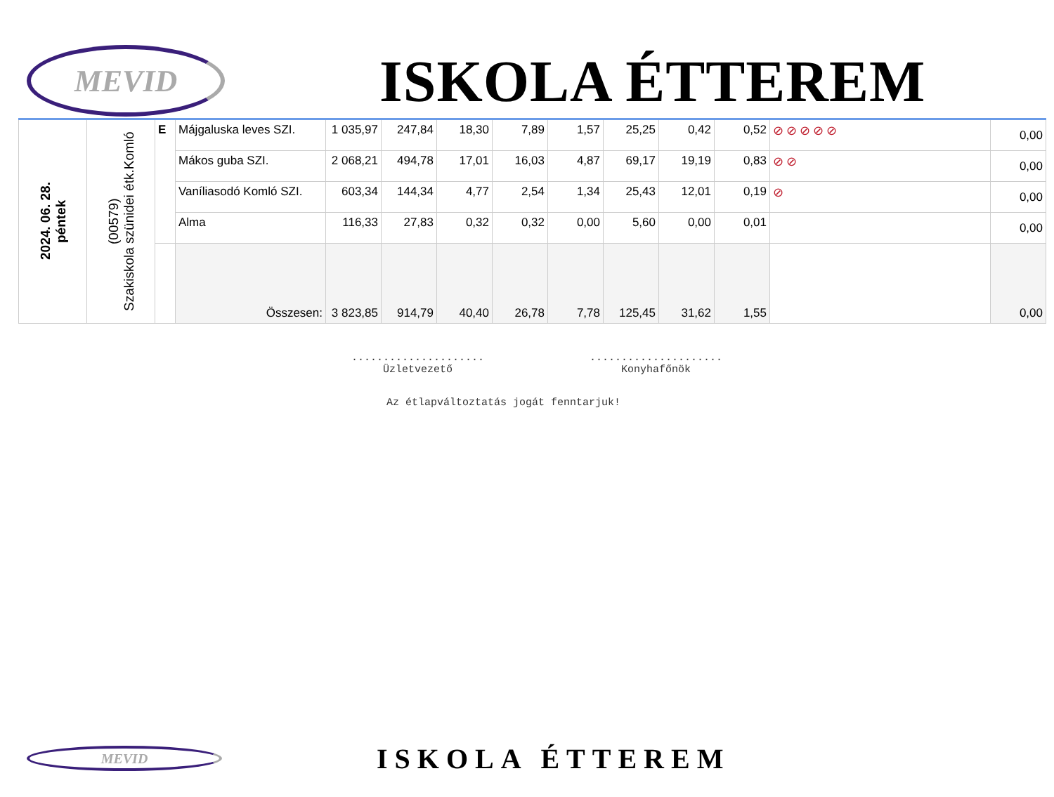MEVID
ISKOLA ÉTTEREM
| 2024. 06. 28. péntek | (00579) Szakiskola szünidei étk.Komló | E | Májgaluska leves SZI. | 1 035,97 | 247,84 | 18,30 | 7,89 | 1,57 | 25,25 | 0,42 | 0,52 | ⊘⊘⊘⊘⊘ | 0,00 |
| | | | Mákos guba SZI. | 2 068,21 | 494,78 | 17,01 | 16,03 | 4,87 | 69,17 | 19,19 | 0,83 | ⊘⊘ | 0,00 |
| | | | Vaníliasodó Komló SZI. | 603,34 | 144,34 | 4,77 | 2,54 | 1,34 | 25,43 | 12,01 | 0,19 | ⊘ | 0,00 |
| | | | Alma | 116,33 | 27,83 | 0,32 | 0,32 | 0,00 | 5,60 | 0,00 | 0,01 | | 0,00 |
| | | | Összesen: | 3 823,85 | 914,79 | 40,40 | 26,78 | 7,78 | 125,45 | 31,62 | 1,55 | | 0,00 |
.....................
Üzletvezető
.....................
Konyhafőnök
Az étlapváltoztatás jogát fenntarjuk!
MEVID
ISKOLA ÉTTEREM